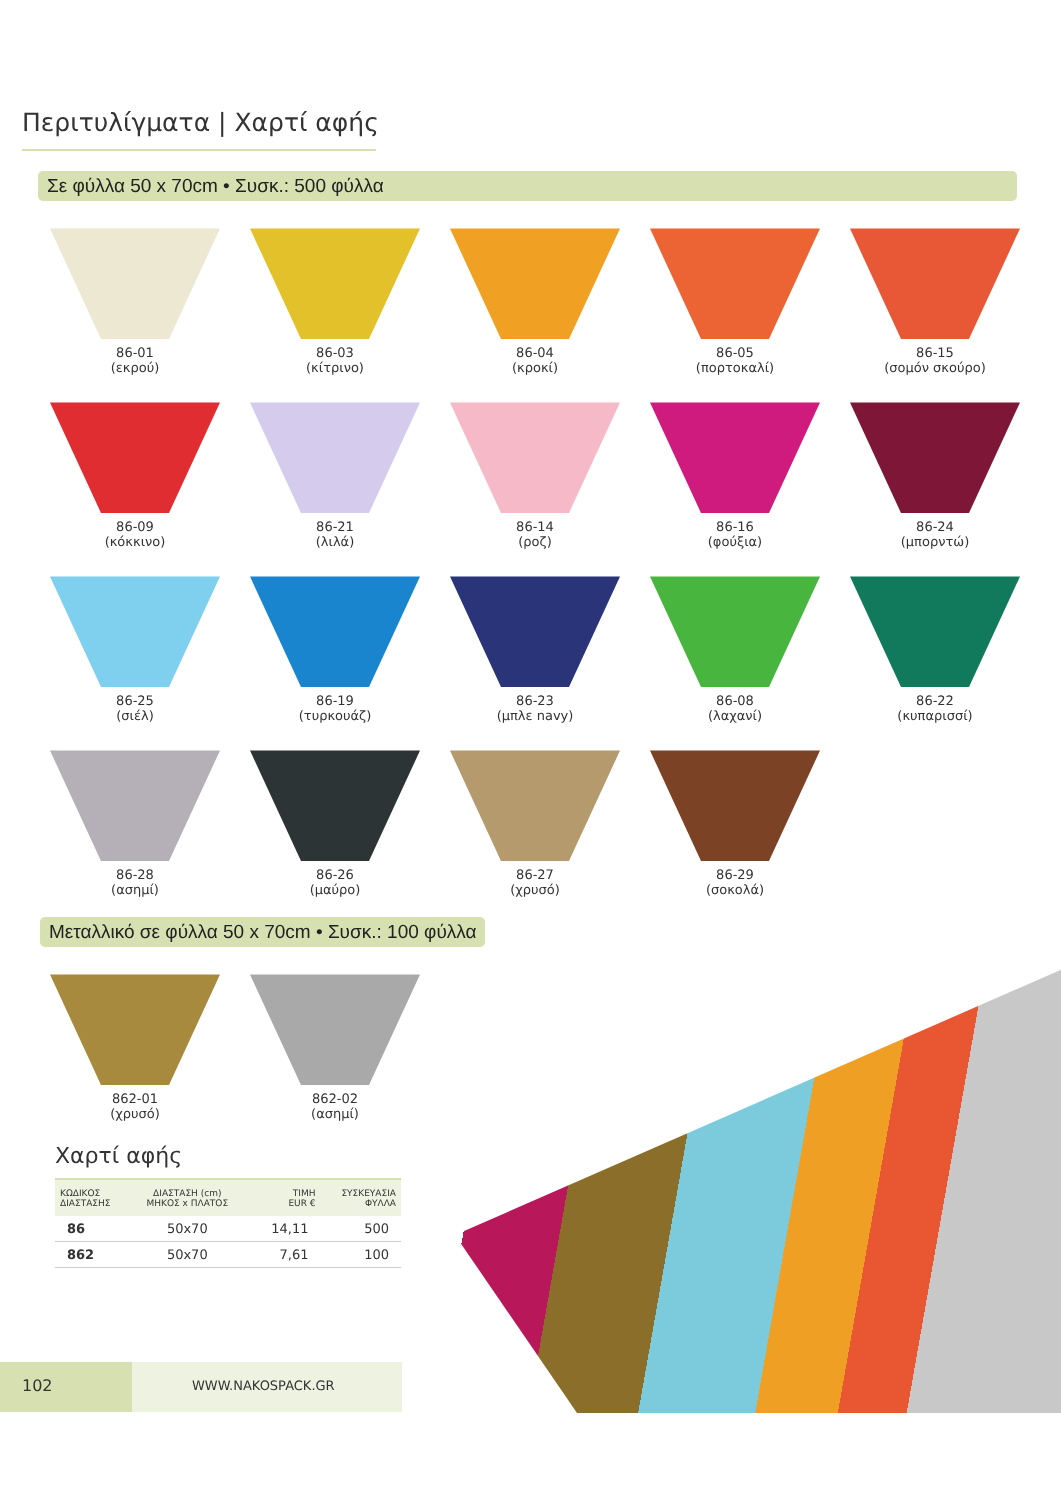Περιτυλίγματα | Χαρτί αφής
Σε φύλλα 50 x 70cm • Συσκ.: 500 φύλλα
86-01
(εκρού)
86-03
(κίτρινο)
86-04
(κροκί)
86-05
(πορτοκαλί)
86-15
(σομόν σκούρο)
86-09
(κόκκινο)
86-21
(λιλά)
86-14
(ροζ)
86-16
(φούξια)
86-24
(μπορντώ)
86-25
(σιέλ)
86-19
(τυρκουάζ)
86-23
(μπλε navy)
86-08
(λαχανί)
86-22
(κυπαρισσί)
86-28
(ασημί)
86-26
(μαύρο)
86-27
(χρυσό)
86-29
(σοκολά)
Μεταλλικό σε φύλλα 50 x 70cm • Συσκ.: 100 φύλλα
862-01
(χρυσό)
862-02
(ασημί)
Χαρτί αφής
| ΚΩΔΙΚΟΣ ΔΙΑΣΤΑΣΗΣ | ΔΙΑΣΤΑΣΗ (cm) ΜΗΚΟΣ x ΠΛΑΤΟΣ | ΤΙΜΗ EUR € | ΣΥΣΚΕΥΑΣΙΑ ΦΥΛΛΑ |
| --- | --- | --- | --- |
| 86 | 50x70 | 14,11 | 500 |
| 862 | 50x70 | 7,61 | 100 |
102
WWW.NAKOSPACK.GR